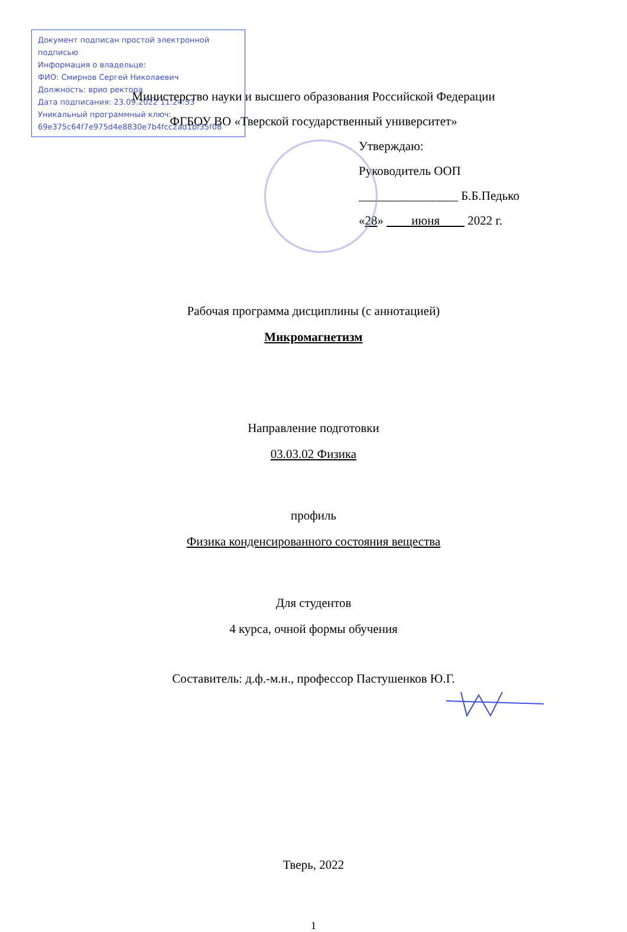Документ подписан простой электронной подписью
Информация о владельце:
ФИО: Смирнов Сергей Николаевич
Должность: врио ректора
Дата подписания: 23.09.2022 11:24:53
Уникальный программный ключ:
69e375c64f7e975d4e8830e7b4fcc2ad1bf35f08
Министерство науки и высшего образования Российской Федерации
ФГБОУ ВО «Тверской государственный университет»
Утверждаю:
Руководитель ООП
________________ Б.Б.Педько
«28» июня 2022 г.
Рабочая программа дисциплины (с аннотацией)
Микромагнетизм
Направление подготовки
03.03.02 Физика
профиль
Физика конденсированного состояния вещества
Для студентов
4 курса, очной формы обучения
Составитель: д.ф.-м.н., профессор Пастушенков Ю.Г.
Тверь, 2022
1